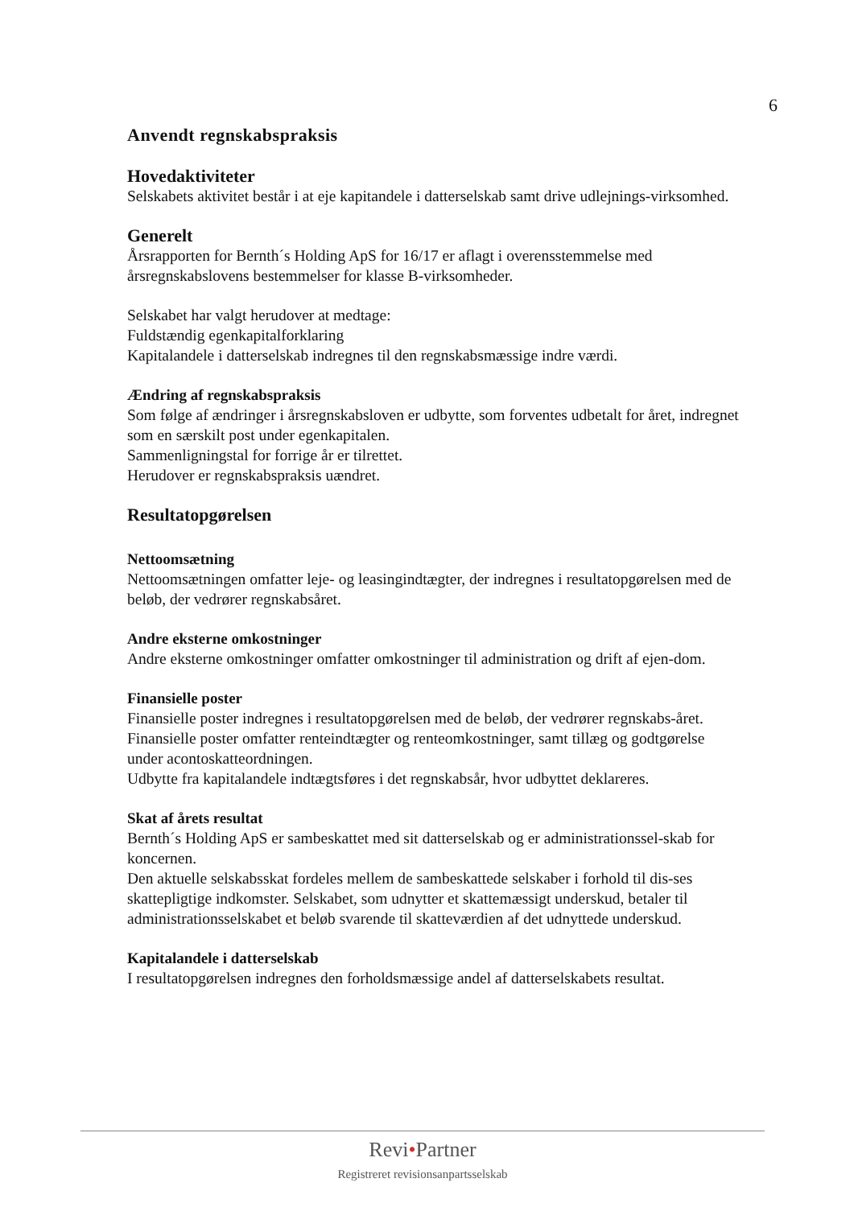6
Anvendt regnskabspraksis
Hovedaktiviteter
Selskabets aktivitet består i at eje kapitandele i datterselskab samt drive udlejnings-virksomhed.
Generelt
Årsrapporten for Bernth´s Holding ApS for 16/17 er aflagt i overensstemmelse med årsregnskabslovens bestemmelser for klasse B-virksomheder.
Selskabet har valgt herudover at medtage:
Fuldstændig egenkapitalforklaring
Kapitalandele i datterselskab indregnes til den regnskabsmæssige indre værdi.
Ændring af regnskabspraksis
Som følge af ændringer i årsregnskabsloven er udbytte, som forventes udbetalt for året, indregnet som en særskilt post under egenkapitalen.
Sammenligningstal for forrige år er tilrettet.
Herudover er regnskabspraksis uændret.
Resultatopgørelsen
Nettoomsætning
Nettoomsætningen omfatter leje- og leasingindtægter, der indregnes i resultatopgørelsen med de beløb, der vedrører regnskabsåret.
Andre eksterne omkostninger
Andre eksterne omkostninger omfatter omkostninger til administration og drift af ejen-dom.
Finansielle poster
Finansielle poster indregnes i resultatopgørelsen med de beløb, der vedrører regnskabs-året. Finansielle poster omfatter renteindtægter og renteomkostninger, samt tillæg og godtgørelse under acontoskatteordningen.
Udbytte fra kapitalandele indtægtsføres i det regnskabsår, hvor udbyttet deklareres.
Skat af årets resultat
Bernth´s Holding ApS er sambeskattet med sit datterselskab og er administrationssel-skab for koncernen.
Den aktuelle selskabsskat fordeles mellem de sambeskattede selskaber i forhold til dis-ses skattepligtige indkomster. Selskabet, som udnytter et skattemæssigt underskud, betaler til administrationsselskabet et beløb svarende til skatteværdien af det udnyttede underskud.
Kapitalandele i datterselskab
I resultatopgørelsen indregnes den forholdsmæssige andel af datterselskabets resultat.
Revi•Partner
Registreret revisionsanpartsselskab